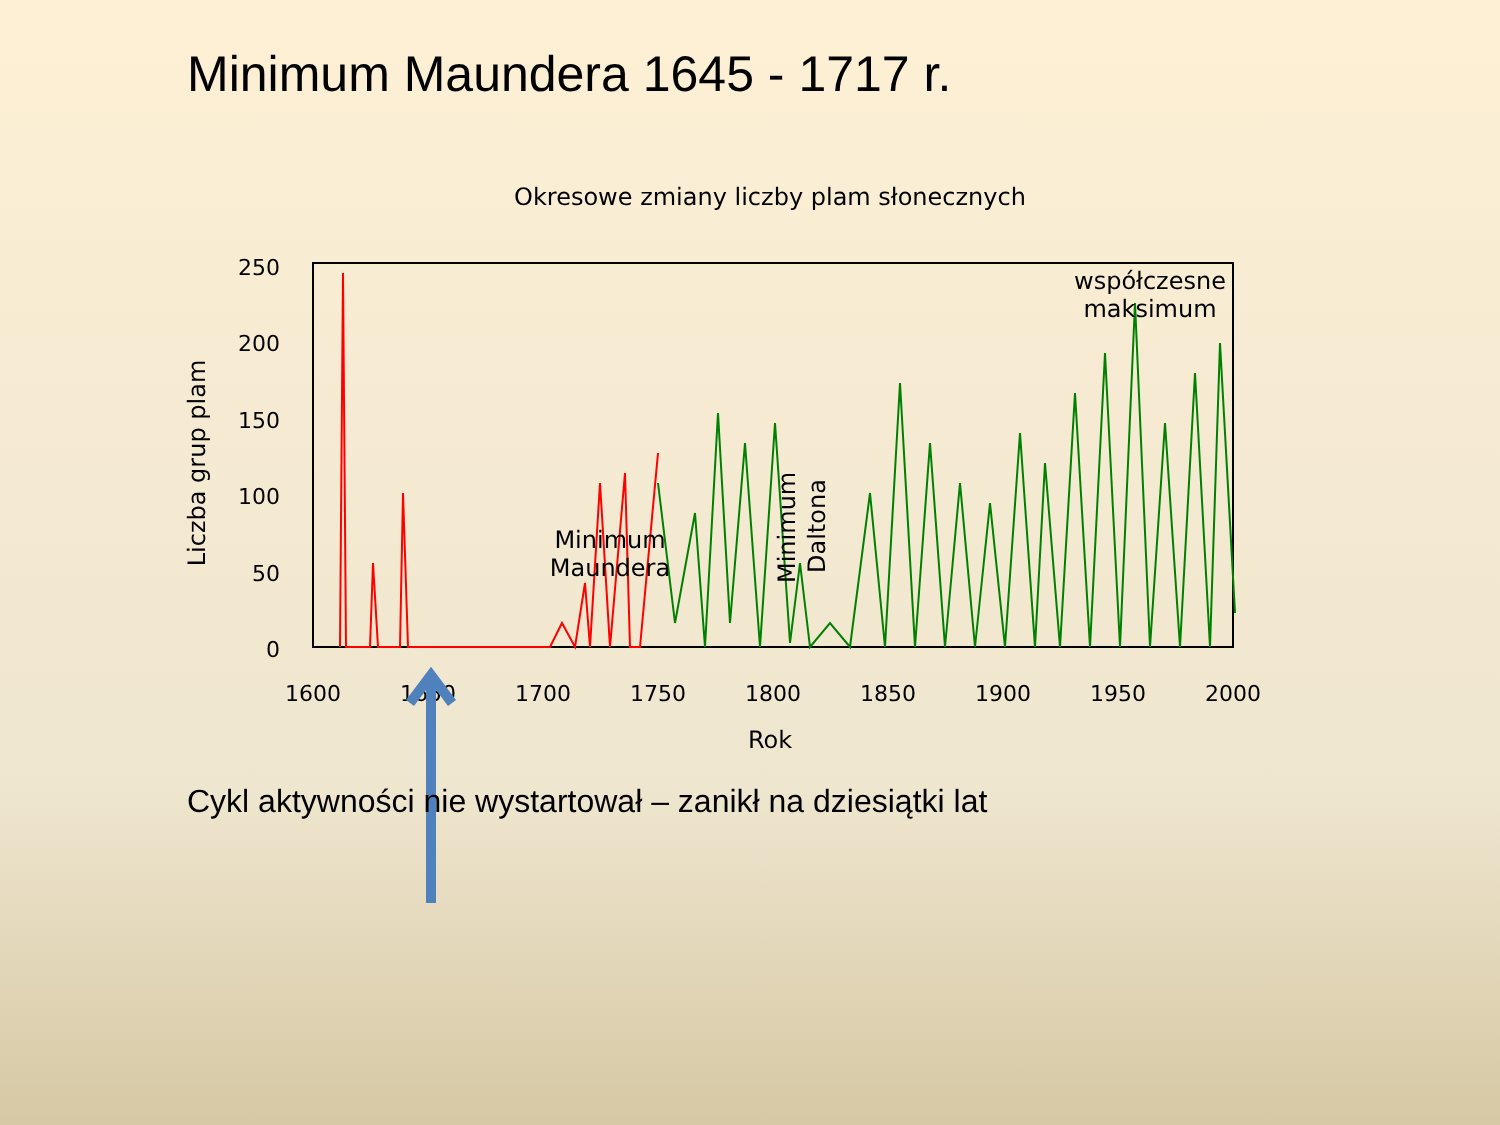Minimum Maundera 1645 - 1717 r.
Okresowe zmiany liczby plam słonecznych
250
200
150
100
50
0
1600
1650
1700
1750
1800
1850
1900
1950
2000
Rok
Liczba grup plam
Minimum
Maundera
Minimum
Daltona
współczesne
maksimum
Cykl aktywności nie wystartował – zanikł na dziesiątki lat